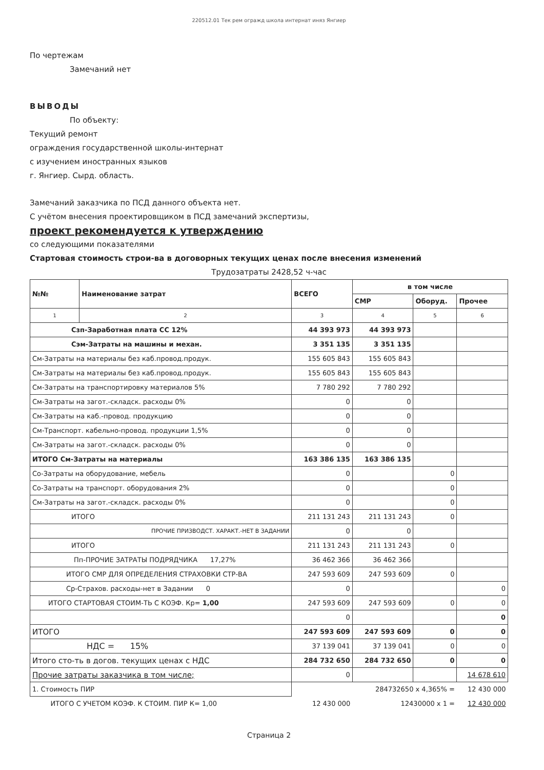220512.01 Тек рем огражд школа интернат иняз Янгиер
По чертежам
Замечаний нет
ВЫВОДЫ
По объекту:
Текущий ремонт
ограждения государственной школы-интернат
с изучением иностранных языков
г. Янгиер. Сырд. область.
Замечаний заказчика по ПСД данного объекта нет.
С учётом внесения проектировщиком в ПСД замечаний экспертизы,
проект рекомендуется к утверждению
со следующими показателями
Стартовая стоимость строи-ва в договорных текущих ценах после внесения изменений
Трудозатраты 2428,52 ч-час
| №№ | Наименование затрат | ВСЕГО | в том числе | | |
| --- | --- | --- | --- | --- | --- |
| | | | СМР | Оборуд. | Прочее |
| 1 | 2 | 3 | 4 | 5 | 6 |
| Сзп-Заработная плата СС 12% | | 44 393 973 | 44 393 973 | | |
| Сэм-Затраты на машины и механ. | | 3 351 135 | 3 351 135 | | |
| См-Затраты на материалы без каб.провод.продук. | | 155 605 843 | 155 605 843 | | |
| См-Затраты на материалы без каб.провод.продук. | | 155 605 843 | 155 605 843 | | |
| См-Затраты на транспортировку материалов 5% | | 7 780 292 | 7 780 292 | | |
| См-Затраты на загот.-складск. расходы 0% | | 0 | 0 | | |
| См-Затраты на каб.-провод. продукцию | | 0 | 0 | | |
| См-Транспорт. кабельно-провод. продукции 1,5% | | 0 | 0 | | |
| См-Затраты на загот.-складск. расходы 0% | | 0 | 0 | | |
| ИТОГО См-Затраты на материалы | | 163 386 135 | 163 386 135 | | |
| Со-Затраты на оборудование, мебель | | 0 | | 0 | |
| Со-Затраты на транспорт. оборудования 2% | | 0 | | 0 | |
| См-Затраты на загот.-складск. расходы 0% | | 0 | | 0 | |
| ИТОГО | | 211 131 243 | 211 131 243 | 0 | |
| ПРОЧИЕ ПРИЗВОДСТ. ХАРАКТ.-НЕТ В ЗАДАНИИ | | 0 | 0 | | |
| ИТОГО | | 211 131 243 | 211 131 243 | 0 | |
| Пп-ПРОЧИЕ ЗАТРАТЫ ПОДРЯДЧИКА 17,27% | | 36 462 366 | 36 462 366 | | |
| ИТОГО СМР ДЛЯ ОПРЕДЕЛЕНИЯ СТРАХОВКИ СТР-ВА | | 247 593 609 | 247 593 609 | 0 | |
| Ср-Страхов. расходы-нет в Задании 0 | | 0 | | | 0 |
| ИТОГО СТАРТОВАЯ СТОИМ-ТЬ С КОЭФ. Кр= 1,00 | | 247 593 609 | 247 593 609 | 0 | 0 |
| | | 0 | | | 0 |
| ИТОГО | | 247 593 609 | 247 593 609 | 0 | 0 |
| НДС = 15% | | 37 139 041 | 37 139 041 | 0 | 0 |
| Итого сто-ть в догов. текущих ценах с НДС | | 284 732 650 | 284 732 650 | 0 | 0 |
| Прочие затраты заказчика в том числе; | | 0 | | | 14 678 610 |
| 1. Стоимость ПИР | | 284732650 x 4,365% = | | | 12 430 000 |
| ИТОГО С УЧЕТОМ КОЭФ. К СТОИМ. ПИР К= 1,00 | | 12 430 000 | 12430000 x 1 = | | 12 430 000 |
Страница 2